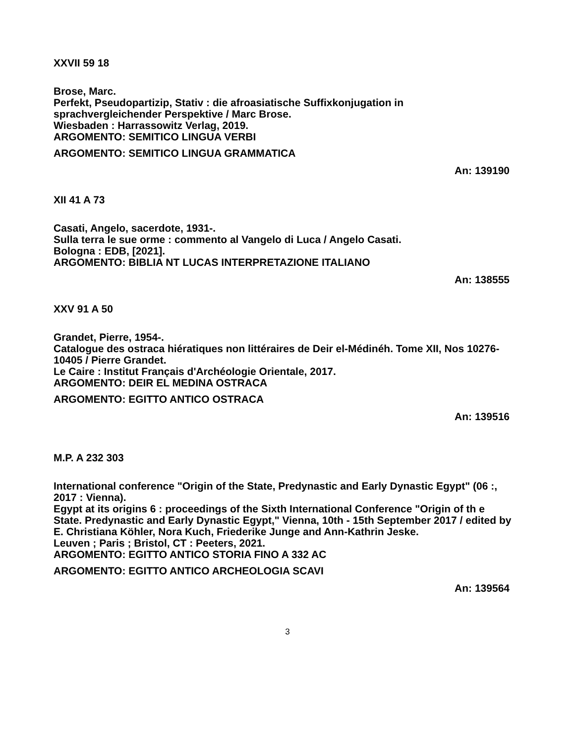XXVII 59 18
Brose, Marc.
Perfekt, Pseudopartizip, Stativ : die afroasiatische Suffixkonjugation in sprachvergleichender Perspektive / Marc Brose.
Wiesbaden : Harrassowitz Verlag, 2019.
ARGOMENTO: SEMITICO LINGUA VERBI
ARGOMENTO: SEMITICO LINGUA GRAMMATICA
An: 139190
XII 41 A 73
Casati, Angelo, sacerdote, 1931-.
Sulla terra le sue orme : commento al Vangelo di Luca / Angelo Casati.
Bologna : EDB, [2021].
ARGOMENTO: BIBLIA NT LUCAS INTERPRETAZIONE ITALIANO
An: 138555
XXV 91 A 50
Grandet, Pierre, 1954-.
Catalogue des ostraca hiératiques non littéraires de Deir el-Médinéh. Tome XII, Nos 10276-10405 / Pierre Grandet.
Le Caire : Institut Français d'Archéologie Orientale, 2017.
ARGOMENTO: DEIR EL MEDINA OSTRACA
ARGOMENTO: EGITTO ANTICO OSTRACA
An: 139516
M.P. A 232 303
International conference "Origin of the State, Predynastic and Early Dynastic Egypt" (06 :, 2017 : Vienna).
Egypt at its origins 6 : proceedings of the Sixth International Conference "Origin of th e State. Predynastic and Early Dynastic Egypt," Vienna, 10th - 15th September 2017 / edited by E. Christiana Köhler, Nora Kuch, Friederike Junge and Ann-Kathrin Jeske.
Leuven ; Paris ; Bristol, CT : Peeters, 2021.
ARGOMENTO: EGITTO ANTICO STORIA FINO A 332 AC
ARGOMENTO: EGITTO ANTICO ARCHEOLOGIA SCAVI
An: 139564
3